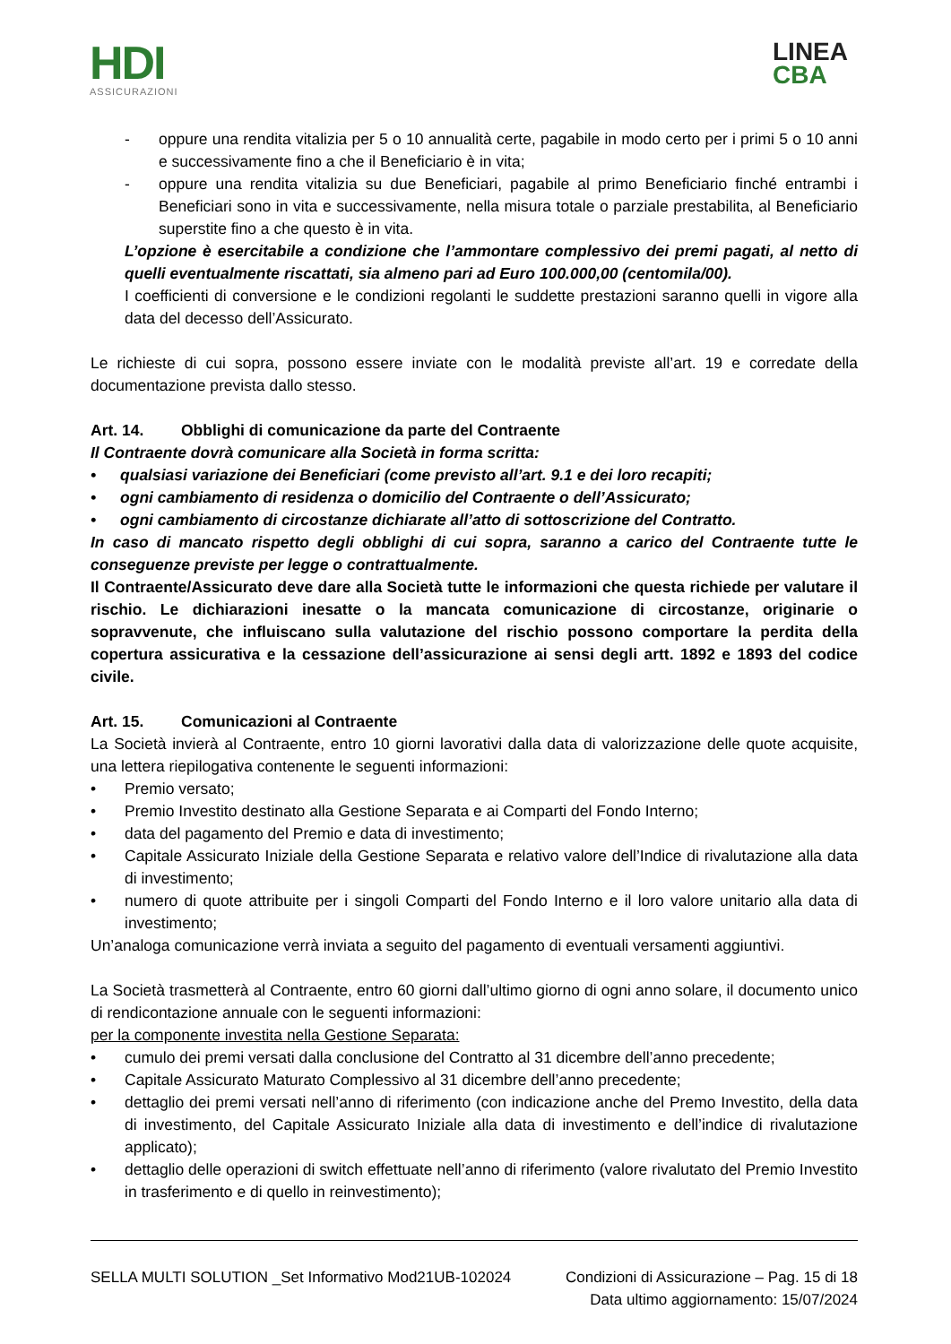HDI
ASSICURAZIONI
LINEA
CBA
- oppure una rendita vitalizia per 5 o 10 annualità certe, pagabile in modo certo per i primi 5 o 10 anni e successivamente fino a che il Beneficiario è in vita;
- oppure una rendita vitalizia su due Beneficiari, pagabile al primo Beneficiario finché entrambi i Beneficiari sono in vita e successivamente, nella misura totale o parziale prestabilita, al Beneficiario superstite fino a che questo è in vita.
L’opzione è esercitabile a condizione che l’ammontare complessivo dei premi pagati, al netto di quelli eventualmente riscattati, sia almeno pari ad Euro 100.000,00 (centomila/00).
I coefficienti di conversione e le condizioni regolanti le suddette prestazioni saranno quelli in vigore alla data del decesso dell’Assicurato.
Le richieste di cui sopra, possono essere inviate con le modalità previste all’art. 19 e corredate della documentazione prevista dallo stesso.
Art. 14. Obblighi di comunicazione da parte del Contraente
Il Contraente dovrà comunicare alla Società in forma scritta:
• qualsiasi variazione dei Beneficiari (come previsto all’art. 9.1 e dei loro recapiti;
• ogni cambiamento di residenza o domicilio del Contraente o dell’Assicurato;
• ogni cambiamento di circostanze dichiarate all’atto di sottoscrizione del Contratto.
In caso di mancato rispetto degli obblighi di cui sopra, saranno a carico del Contraente tutte le conseguenze previste per legge o contrattualmente.
Il Contraente/Assicurato deve dare alla Società tutte le informazioni che questa richiede per valutare il rischio. Le dichiarazioni inesatte o la mancata comunicazione di circostanze, originarie o sopravvenute, che influiscano sulla valutazione del rischio possono comportare la perdita della copertura assicurativa e la cessazione dell’assicurazione ai sensi degli artt. 1892 e 1893 del codice civile.
Art. 15. Comunicazioni al Contraente
La Società invierà al Contraente, entro 10 giorni lavorativi dalla data di valorizzazione delle quote acquisite, una lettera riepilogativa contenente le seguenti informazioni:
• Premio versato;
• Premio Investito destinato alla Gestione Separata e ai Comparti del Fondo Interno;
• data del pagamento del Premio e data di investimento;
• Capitale Assicurato Iniziale della Gestione Separata e relativo valore dell’Indice di rivalutazione alla data di investimento;
• numero di quote attribuite per i singoli Comparti del Fondo Interno e il loro valore unitario alla data di investimento;
Un’analoga comunicazione verrà inviata a seguito del pagamento di eventuali versamenti aggiuntivi.
La Società trasmetterà al Contraente, entro 60 giorni dall’ultimo giorno di ogni anno solare, il documento unico di rendicontazione annuale con le seguenti informazioni:
per la componente investita nella Gestione Separata:
• cumulo dei premi versati dalla conclusione del Contratto al 31 dicembre dell’anno precedente;
• Capitale Assicurato Maturato Complessivo al 31 dicembre dell’anno precedente;
• dettaglio dei premi versati nell’anno di riferimento (con indicazione anche del Premo Investito, della data di investimento, del Capitale Assicurato Iniziale alla data di investimento e dell’indice di rivalutazione applicato);
• dettaglio delle operazioni di switch effettuate nell’anno di riferimento (valore rivalutato del Premio Investito in trasferimento e di quello in reinvestimento);
SELLA MULTI SOLUTION _Set Informativo Mod21UB-102024 Condizioni di Assicurazione – Pag. 15 di 18
Data ultimo aggiornamento: 15/07/2024